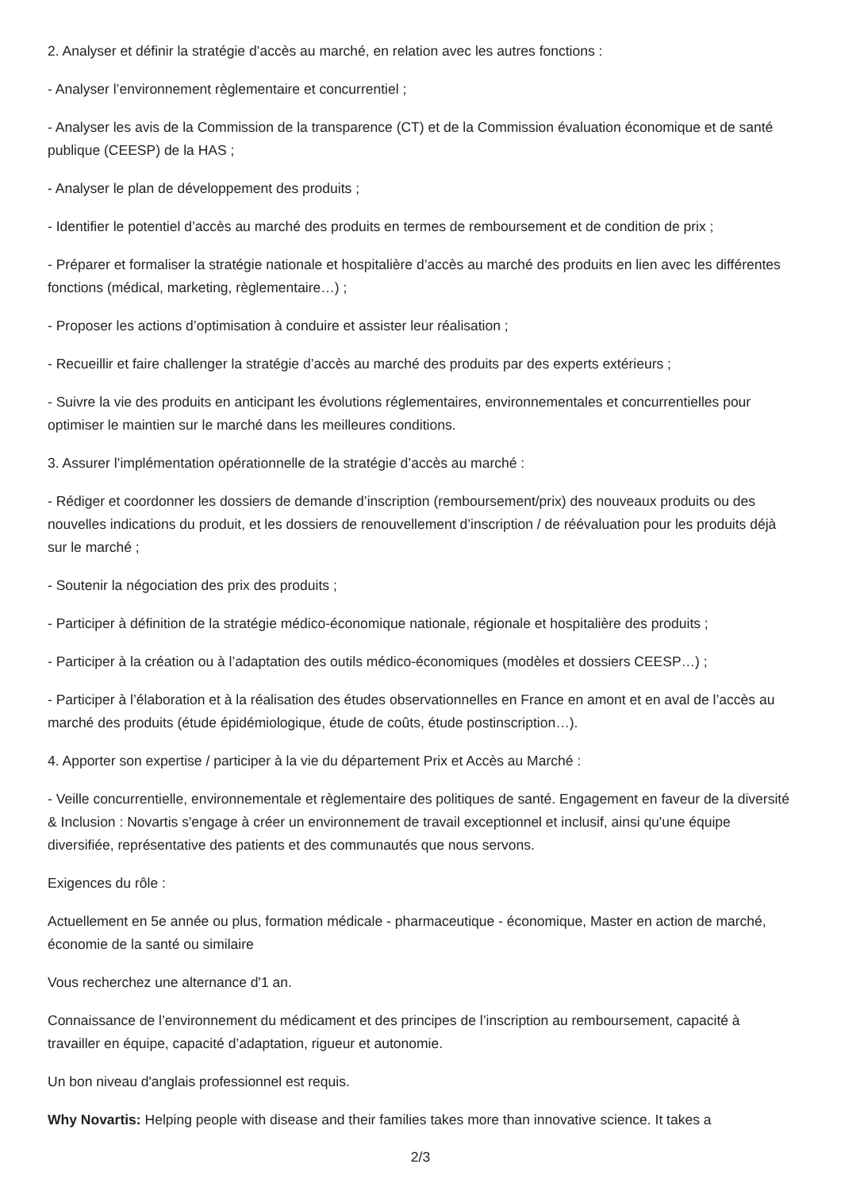2. Analyser et définir la stratégie d’accès au marché, en relation avec les autres fonctions :
- Analyser l’environnement règlementaire et concurrentiel ;
- Analyser les avis de la Commission de la transparence (CT) et de la Commission évaluation économique et de santé publique (CEESP) de la HAS ;
- Analyser le plan de développement des produits ;
- Identifier le potentiel d’accès au marché des produits en termes de remboursement et de condition de prix ;
- Préparer et formaliser la stratégie nationale et hospitalière d’accès au marché des produits en lien avec les différentes fonctions (médical, marketing, règlementaire…) ;
- Proposer les actions d’optimisation à conduire et assister leur réalisation ;
- Recueillir et faire challenger la stratégie d’accès au marché des produits par des experts extérieurs ;
- Suivre la vie des produits en anticipant les évolutions réglementaires, environnementales et concurrentielles pour optimiser le maintien sur le marché dans les meilleures conditions.
3. Assurer l’implémentation opérationnelle de la stratégie d’accès au marché :
- Rédiger et coordonner les dossiers de demande d’inscription (remboursement/prix) des nouveaux produits ou des nouvelles indications du produit, et les dossiers de renouvellement d’inscription / de réévaluation pour les produits déjà sur le marché ;
- Soutenir la négociation des prix des produits ;
- Participer à définition de la stratégie médico-économique nationale, régionale et hospitalière des produits ;
- Participer à la création ou à l’adaptation des outils médico-économiques (modèles et dossiers CEESP…) ;
- Participer à l’élaboration et à la réalisation des études observationnelles en France en amont et en aval de l’accès au marché des produits (étude épidémiologique, étude de coûts, étude postinscription…).
4. Apporter son expertise / participer à la vie du département Prix et Accès au Marché :
- Veille concurrentielle, environnementale et règlementaire des politiques de santé. Engagement en faveur de la diversité & Inclusion : Novartis s'engage à créer un environnement de travail exceptionnel et inclusif, ainsi qu'une équipe diversifiée, représentative des patients et des communautés que nous servons.
Exigences du rôle :
Actuellement en 5e année ou plus, formation médicale - pharmaceutique - économique, Master en action de marché, économie de la santé ou similaire
Vous recherchez une alternance d'1 an.
Connaissance de l’environnement du médicament et des principes de l’inscription au remboursement, capacité à travailler en équipe, capacité d’adaptation, rigueur et autonomie.
Un bon niveau d'anglais professionnel est requis.
Why Novartis: Helping people with disease and their families takes more than innovative science. It takes a
2/3